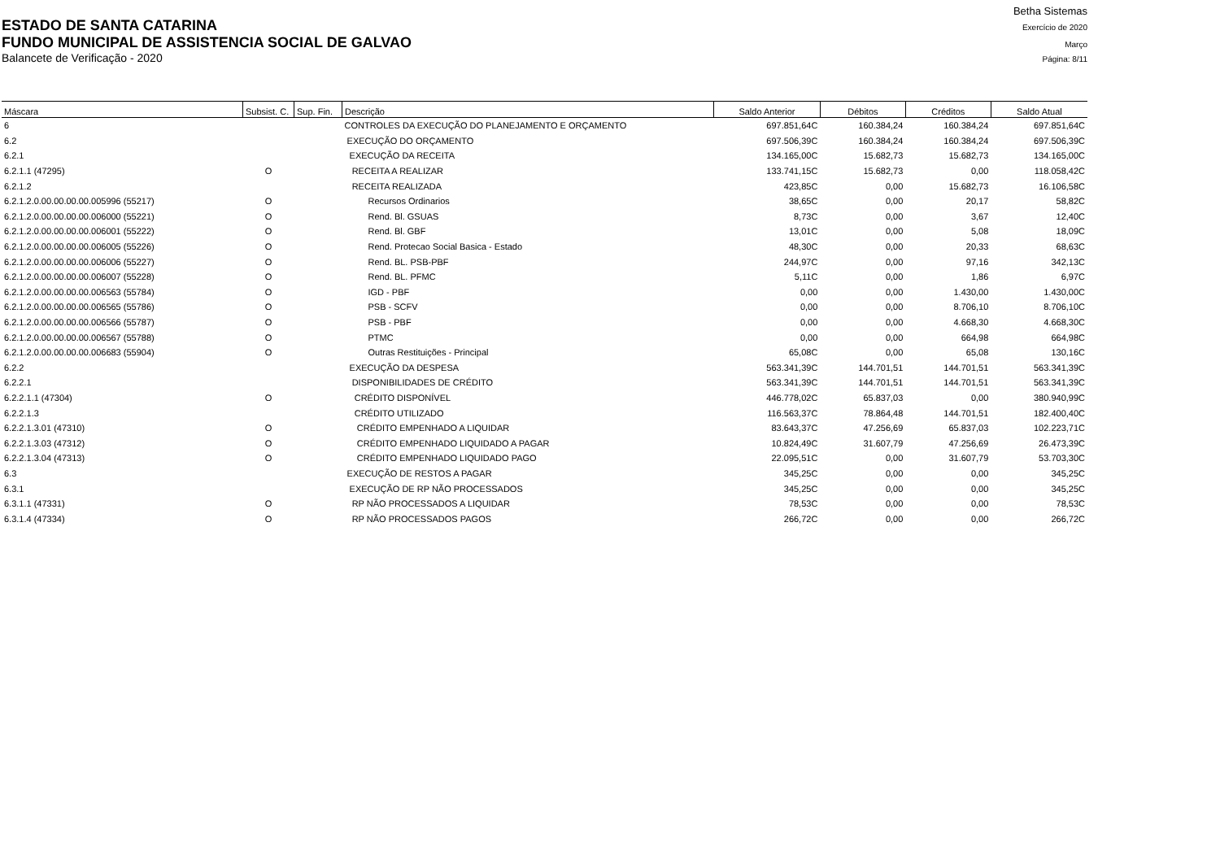Betha Sistemas
ESTADO DE SANTA CATARINA Exercício de 2020
FUNDO MUNICIPAL DE ASSISTENCIA SOCIAL DE GALVAO Março
Balancete de Verificação - 2020 Página: 8/11
| Máscara | Subsist. C. | Sup. Fin. | Descrição | Saldo Anterior | Débitos | Créditos | Saldo Atual |
| --- | --- | --- | --- | --- | --- | --- | --- |
| 6 | | | CONTROLES DA EXECUÇÃO DO PLANEJAMENTO E ORÇAMENTO | 697.851,64C | 160.384,24 | 160.384,24 | 697.851,64C |
| 6.2 | | | EXECUÇÃO DO ORÇAMENTO | 697.506,39C | 160.384,24 | 160.384,24 | 697.506,39C |
| 6.2.1 | | | EXECUÇÃO DA RECEITA | 134.165,00C | 15.682,73 | 15.682,73 | 134.165,00C |
| 6.2.1.1 (47295) | O | | RECEITA A REALIZAR | 133.741,15C | 15.682,73 | 0,00 | 118.058,42C |
| 6.2.1.2 | | | RECEITA REALIZADA | 423,85C | 0,00 | 15.682,73 | 16.106,58C |
| 6.2.1.2.0.00.00.00.00.005996 (55217) | O | | Recursos Ordinarios | 38,65C | 0,00 | 20,17 | 58,82C |
| 6.2.1.2.0.00.00.00.00.006000 (55221) | O | | Rend. Bl. GSUAS | 8,73C | 0,00 | 3,67 | 12,40C |
| 6.2.1.2.0.00.00.00.00.006001 (55222) | O | | Rend. Bl. GBF | 13,01C | 0,00 | 5,08 | 18,09C |
| 6.2.1.2.0.00.00.00.00.006005 (55226) | O | | Rend. Protecao Social Basica - Estado | 48,30C | 0,00 | 20,33 | 68,63C |
| 6.2.1.2.0.00.00.00.00.006006 (55227) | O | | Rend. BL. PSB-PBF | 244,97C | 0,00 | 97,16 | 342,13C |
| 6.2.1.2.0.00.00.00.00.006007 (55228) | O | | Rend. BL. PFMC | 5,11C | 0,00 | 1,86 | 6,97C |
| 6.2.1.2.0.00.00.00.00.006563 (55784) | O | | IGD - PBF | 0,00 | 0,00 | 1.430,00 | 1.430,00C |
| 6.2.1.2.0.00.00.00.00.006565 (55786) | O | | PSB - SCFV | 0,00 | 0,00 | 8.706,10 | 8.706,10C |
| 6.2.1.2.0.00.00.00.00.006566 (55787) | O | | PSB - PBF | 0,00 | 0,00 | 4.668,30 | 4.668,30C |
| 6.2.1.2.0.00.00.00.00.006567 (55788) | O | | PTMC | 0,00 | 0,00 | 664,98 | 664,98C |
| 6.2.1.2.0.00.00.00.00.006683 (55904) | O | | Outras Restituições - Principal | 65,08C | 0,00 | 65,08 | 130,16C |
| 6.2.2 | | | EXECUÇÃO DA DESPESA | 563.341,39C | 144.701,51 | 144.701,51 | 563.341,39C |
| 6.2.2.1 | | | DISPONIBILIDADES DE CRÉDITO | 563.341,39C | 144.701,51 | 144.701,51 | 563.341,39C |
| 6.2.2.1.1 (47304) | O | | CRÉDITO DISPONÍVEL | 446.778,02C | 65.837,03 | 0,00 | 380.940,99C |
| 6.2.2.1.3 | | | CRÉDITO UTILIZADO | 116.563,37C | 78.864,48 | 144.701,51 | 182.400,40C |
| 6.2.2.1.3.01 (47310) | O | | CRÉDITO EMPENHADO A LIQUIDAR | 83.643,37C | 47.256,69 | 65.837,03 | 102.223,71C |
| 6.2.2.1.3.03 (47312) | O | | CRÉDITO EMPENHADO LIQUIDADO A PAGAR | 10.824,49C | 31.607,79 | 47.256,69 | 26.473,39C |
| 6.2.2.1.3.04 (47313) | O | | CRÉDITO EMPENHADO LIQUIDADO PAGO | 22.095,51C | 0,00 | 31.607,79 | 53.703,30C |
| 6.3 | | | EXECUÇÃO DE RESTOS A PAGAR | 345,25C | 0,00 | 0,00 | 345,25C |
| 6.3.1 | | | EXECUÇÃO DE RP NÃO PROCESSADOS | 345,25C | 0,00 | 0,00 | 345,25C |
| 6.3.1.1 (47331) | O | | RP NÃO PROCESSADOS A LIQUIDAR | 78,53C | 0,00 | 0,00 | 78,53C |
| 6.3.1.4 (47334) | O | | RP NÃO PROCESSADOS PAGOS | 266,72C | 0,00 | 0,00 | 266,72C |